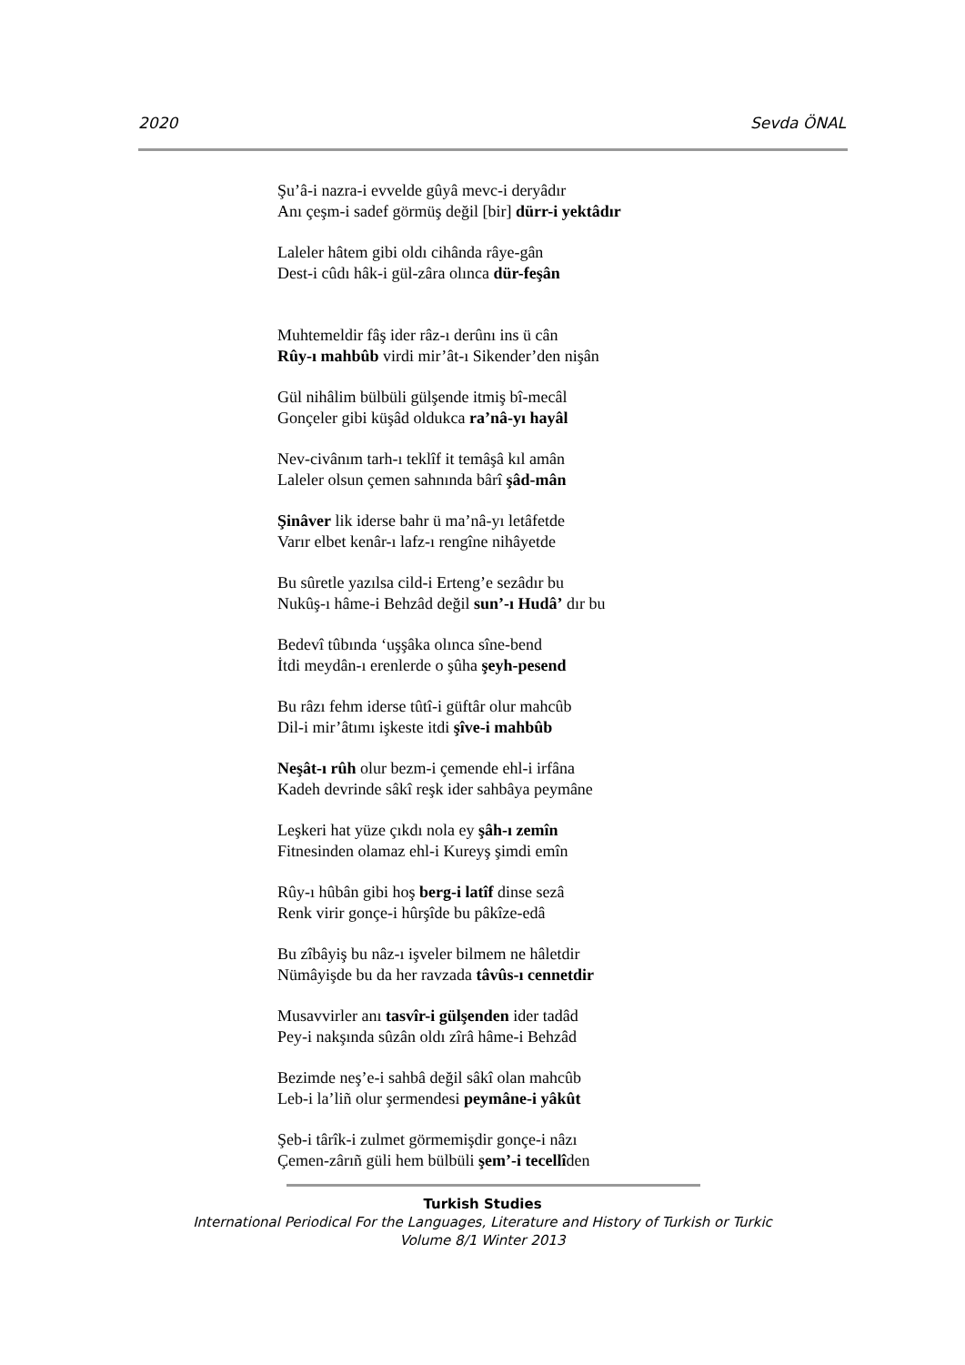2020 Sevda ÖNAL
Şu’â-i nazra-i evvelde gûyâ mevc-i deryâdır
Anı çeşm-i sadef görmüş değil [bir] dürr-i yektâdır
Laleler hâtem gibi oldı cihânda râye-gân
Dest-i cûdı hâk-i gül-zâra olınca dür-feşân
Muhtemeldir fâş ider râz-ı derûnı ins ü cân
Rûy-ı mahbûb virdi mir’ât-ı Sikender’den nişân
Gül nihâlim bülbüli gülşende itmiş bî-mecâl
Gonçeler gibi küşâd oldukca ra’nâ-yı hayâl
Nev-civânım tarh-ı teklîf it temâşâ kıl amân
Laleler olsun çemen sahnında bârî şâd-mân
Şinâver lik iderse bahr ü ma’nâ-yı letâfetde
Varır elbet kenâr-ı lafz-ı rengîne nihâyetde
Bu sûretle yazılsa cild-i Erteng’e sezâdır bu
Nukûş-ı hâme-i Behzâd değil sun’-ı Hudâ’ dır bu
Bedevî tûbında ‘uşşâka olınca sîne-bend
İtdi meydân-ı erenlerde o şûha şeyh-pesend
Bu râzı fehm iderse tûtî-i güftâr olur mahcûb
Dil-i mir’âtımı işkeste itdi şîve-i mahbûb
Neşât-ı rûh olur bezm-i çemende ehl-i irfâna
Kadeh devrinde sâkî reşk ider sahbâya peymâne
Leşkeri hat yüze çıkdı nola ey şâh-ı zemîn
Fitnesinden olamaz ehl-i Kureyş şimdi emîn
Rûy-ı hûbân gibi hoş berg-i latîf dinse sezâ
Renk virir gonçe-i hûrşîde bu pâkîze-edâ
Bu zîbâyiş bu nâz-ı işveler bilmem ne hâletdir
Nümâyişde bu da her ravzada tâvûs-ı cennetdir
Musavvirler anı tasvîr-i gülşenden ider tadâd
Pey-i nakşında sûzân oldı zîrâ hâme-i Behzâd
Bezimde neş’e-i sahbâ değil sâkî olan mahcûb
Leb-i la’liñ olur şermendesi peymâne-i yâkût
Şeb-i târîk-i zulmet görmemişdir gonçe-i nâzı
Çemen-zârıñ güli hem bülbüli şem’-i tecellîden
Turkish Studies
International Periodical For the Languages, Literature and History of Turkish or Turkic
Volume 8/1 Winter 2013